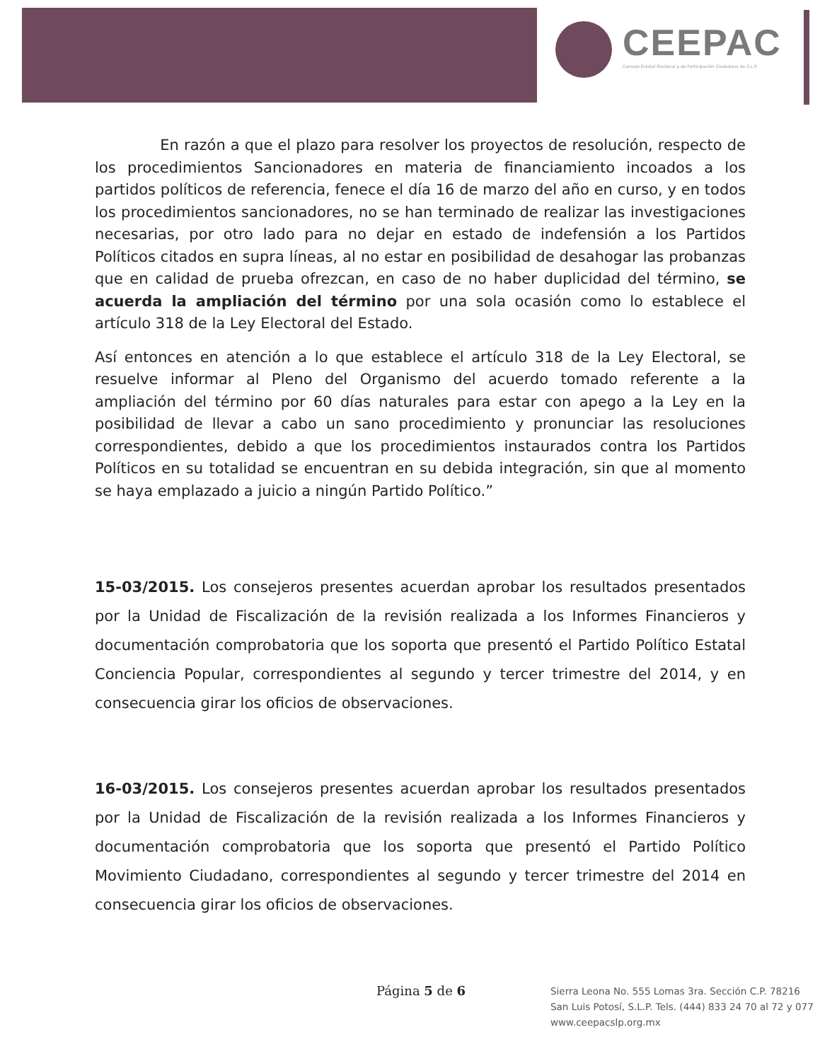CEEPAC
Consejo Estatal Electoral y de Participación Ciudadana de S.L.P.
En razón a que el plazo para resolver los proyectos de resolución, respecto de los procedimientos Sancionadores en materia de financiamiento incoados a los partidos políticos de referencia, fenece el día 16 de marzo del año en curso, y en todos los procedimientos sancionadores, no se han terminado de realizar las investigaciones necesarias, por otro lado para no dejar en estado de indefensión a los Partidos Políticos citados en supra líneas, al no estar en posibilidad de desahogar las probanzas que en calidad de prueba ofrezcan, en caso de no haber duplicidad del término, se acuerda la ampliación del término por una sola ocasión como lo establece el artículo 318 de la Ley Electoral del Estado.
Así entonces en atención a lo que establece el artículo 318 de la Ley Electoral, se resuelve informar al Pleno del Organismo del acuerdo tomado referente a la ampliación del término por 60 días naturales para estar con apego a la Ley en la posibilidad de llevar a cabo un sano procedimiento y pronunciar las resoluciones correspondientes, debido a que los procedimientos instaurados contra los Partidos Políticos en su totalidad se encuentran en su debida integración, sin que al momento se haya emplazado a juicio a ningún Partido Político.”
15-03/2015. Los consejeros presentes acuerdan aprobar los resultados presentados por la Unidad de Fiscalización de la revisión realizada a los Informes Financieros y documentación comprobatoria que los soporta que presentó el Partido Político Estatal Conciencia Popular, correspondientes al segundo y tercer trimestre del 2014, y en consecuencia girar los oficios de observaciones.
16-03/2015. Los consejeros presentes acuerdan aprobar los resultados presentados por la Unidad de Fiscalización de la revisión realizada a los Informes Financieros y documentación comprobatoria que los soporta que presentó el Partido Político Movimiento Ciudadano, correspondientes al segundo y tercer trimestre del 2014 en consecuencia girar los oficios de observaciones.
Página 5 de 6
Sierra Leona No. 555 Lomas 3ra. Sección C.P. 78216
San Luis Potosí, S.L.P. Tels. (444) 833 24 70 al 72 y 077
www.ceepacslp.org.mx